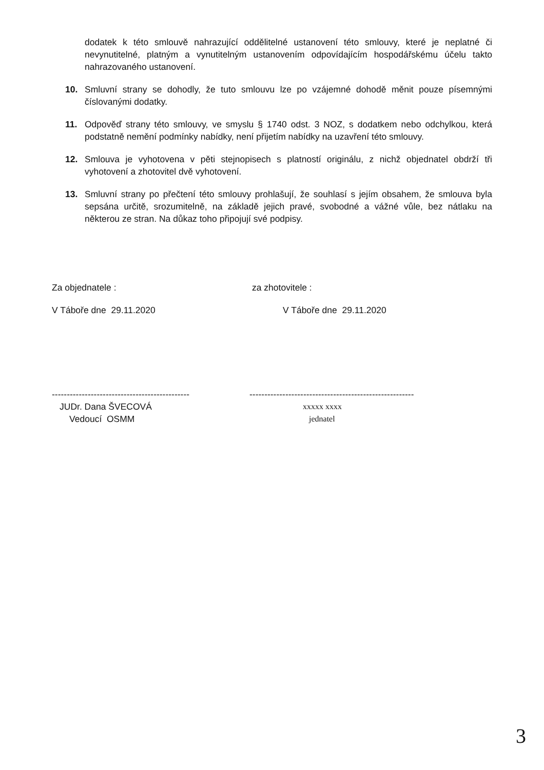dodatek k této smlouvě nahrazující oddělitelné ustanovení této smlouvy, které je neplatné či nevynutitelné, platným a vynutitelným ustanovením odpovídajícím hospodářskému účelu takto nahrazovaného ustanovení.
10.
Smluvní strany se dohodly, že tuto smlouvu lze po vzájemné dohodě měnit pouze písemnými číslovanými dodatky.
11.
Odpověď strany této smlouvy, ve smyslu § 1740 odst. 3 NOZ, s dodatkem nebo odchylkou, která podstatně nemění podmínky nabídky, není přijetím nabídky na uzavření této smlouvy.
12.
Smlouva je vyhotovena v pěti stejnopisech s platností originálu, z nichž objednatel obdrží tři vyhotovení a zhotovitel dvě vyhotovení.
13.
Smluvní strany po přečtení této smlouvy prohlašují, že souhlasí s jejím obsahem, že smlouva byla sepsána určitě, srozumitelně, na základě jejich pravé, svobodné a vážné vůle, bez nátlaku na některou ze stran. Na důkaz toho připojují své podpisy.
Za objednatele : za zhotovitele :
V Táboře dne 29.11.2020 V Táboře dne 29.11.2020
---------------------------------------------- -------------------------------------------------------
JUDr. Dana ŠVECOVÁ xxxxx xxxx
Vedoucí OSMM jednatel
3